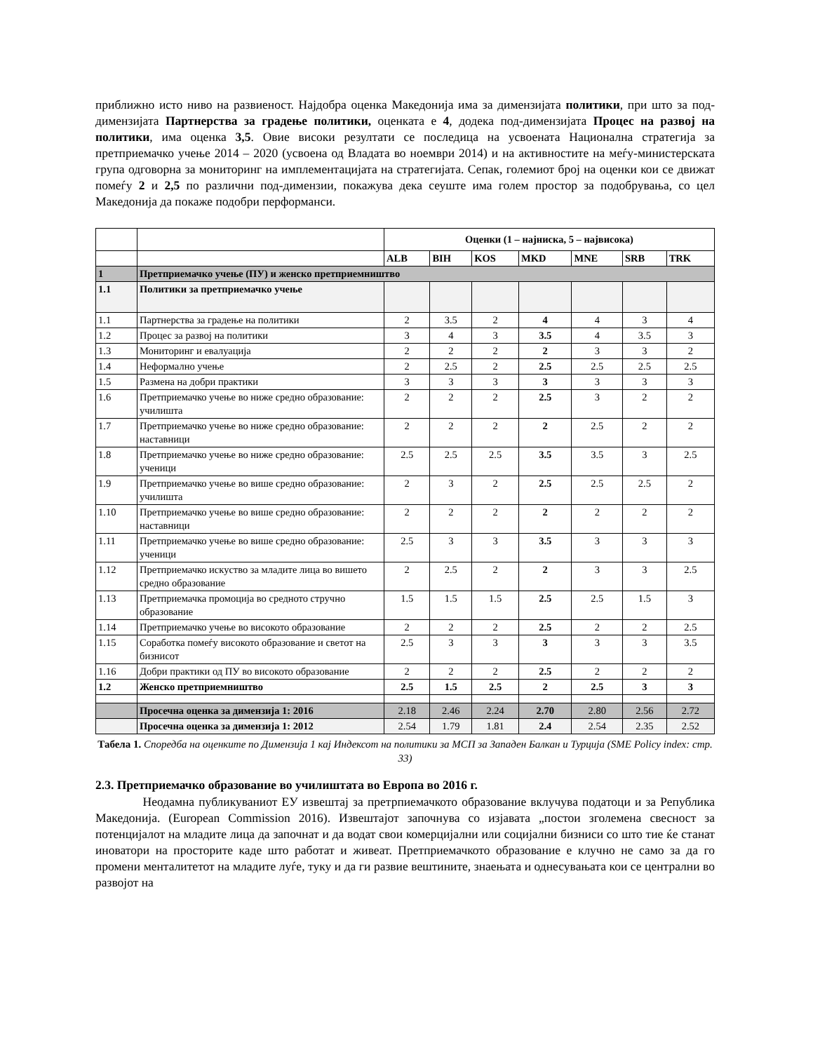приближно исто ниво на развиеност. Најдобра оценка Македонија има за димензијата политики, при што за под-димензијата Партнерства за градење политики, оценката е 4, додека под-димензијата Процес на развој на политики, има оценка 3,5. Овие високи резултати се последица на усвоената Национална стратегија за претприемачко учење 2014 – 2020 (усвоена од Владата во ноември 2014) и на активностите на меѓу-министерската група одговорна за мониторинг на имплементацијата на стратегијата. Сепак, големиот број на оценки кои се движат помеѓу 2 и 2,5 по различни под-димензии, покажува дека сеуште има голем простор за подобрувања, со цел Македонија да покаже подобри перформанси.
| | | Оценки (1 – најниска, 5 – највисока) | | | | | | |
| | | ALB | BIH | KOS | MKD | MNE | SRB | TRK |
| 1 | Претприемачко учење (ПУ) и женско претприемништво | | | | | | | |
| 1.1 | Политики за претприемачко учење | | | | | | | |
| 1.1 | Партнерства за градење на политики | 2 | 3.5 | 2 | 4 | 4 | 3 | 4 |
| 1.2 | Процес за развој на политики | 3 | 4 | 3 | 3.5 | 4 | 3.5 | 3 |
| 1.3 | Мониторинг и евалуација | 2 | 2 | 2 | 2 | 3 | 3 | 2 |
| 1.4 | Неформално учење | 2 | 2.5 | 2 | 2.5 | 2.5 | 2.5 | 2.5 |
| 1.5 | Размена на добри практики | 3 | 3 | 3 | 3 | 3 | 3 | 3 |
| 1.6 | Претприемачко учење во ниже средно образование: училишта | 2 | 2 | 2 | 2.5 | 3 | 2 | 2 |
| 1.7 | Претприемачко учење во ниже средно образование: наставници | 2 | 2 | 2 | 2 | 2.5 | 2 | 2 |
| 1.8 | Претприемачко учење во ниже средно образование: ученици | 2.5 | 2.5 | 2.5 | 3.5 | 3.5 | 3 | 2.5 |
| 1.9 | Претприемачко учење во више средно образование: училишта | 2 | 3 | 2 | 2.5 | 2.5 | 2.5 | 2 |
| 1.10 | Претприемачко учење во више средно образование: наставници | 2 | 2 | 2 | 2 | 2 | 2 | 2 |
| 1.11 | Претприемачко учење во више средно образование: ученици | 2.5 | 3 | 3 | 3.5 | 3 | 3 | 3 |
| 1.12 | Претприемачко искуство за младите лица во вишето средно образование | 2 | 2.5 | 2 | 2 | 3 | 3 | 2.5 |
| 1.13 | Претприемачка промоција во средното стручно образование | 1.5 | 1.5 | 1.5 | 2.5 | 2.5 | 1.5 | 3 |
| 1.14 | Претприемачко учење во високото образование | 2 | 2 | 2 | 2.5 | 2 | 2 | 2.5 |
| 1.15 | Соработка помеѓу високото образование и светот на бизнисот | 2.5 | 3 | 3 | 3 | 3 | 3 | 3.5 |
| 1.16 | Добри практики од ПУ во високото образование | 2 | 2 | 2 | 2.5 | 2 | 2 | 2 |
| 1.2 | Женско претприемништво | 2.5 | 1.5 | 2.5 | 2 | 2.5 | 3 | 3 |
| | Просечна оценка за димензија 1: 2016 | 2.18 | 2.46 | 2.24 | 2.70 | 2.80 | 2.56 | 2.72 |
| | Просечна оценка за димензија 1: 2012 | 2.54 | 1.79 | 1.81 | 2.4 | 2.54 | 2.35 | 2.52 |
Табела 1. Споредба на оценките по Димензија 1 кај Индексот на политики за МСП за Западен Балкан и Турција (SME Policy index: стр. 33)
2.3. Претприемачко образование во училиштата во Европа во 2016 г.
Неодамна публикуваниот ЕУ извештај за претрпиемачкото образование вклучува податоци и за Република Македонија. (European Commission 2016). Извештајот започнува со изјавата „постои зголемена свесност за потенцијалот на младите лица да започнат и да водат свои комерцијални или социјални бизниси со што тие ќе станат иноватори на просторите каде што работат и живеат. Претприемачкото образование е клучно не само за да го промени менталитетот на младите луѓе, туку и да ги развие вештините, знаењата и однесувањата кои се централни во развојот на